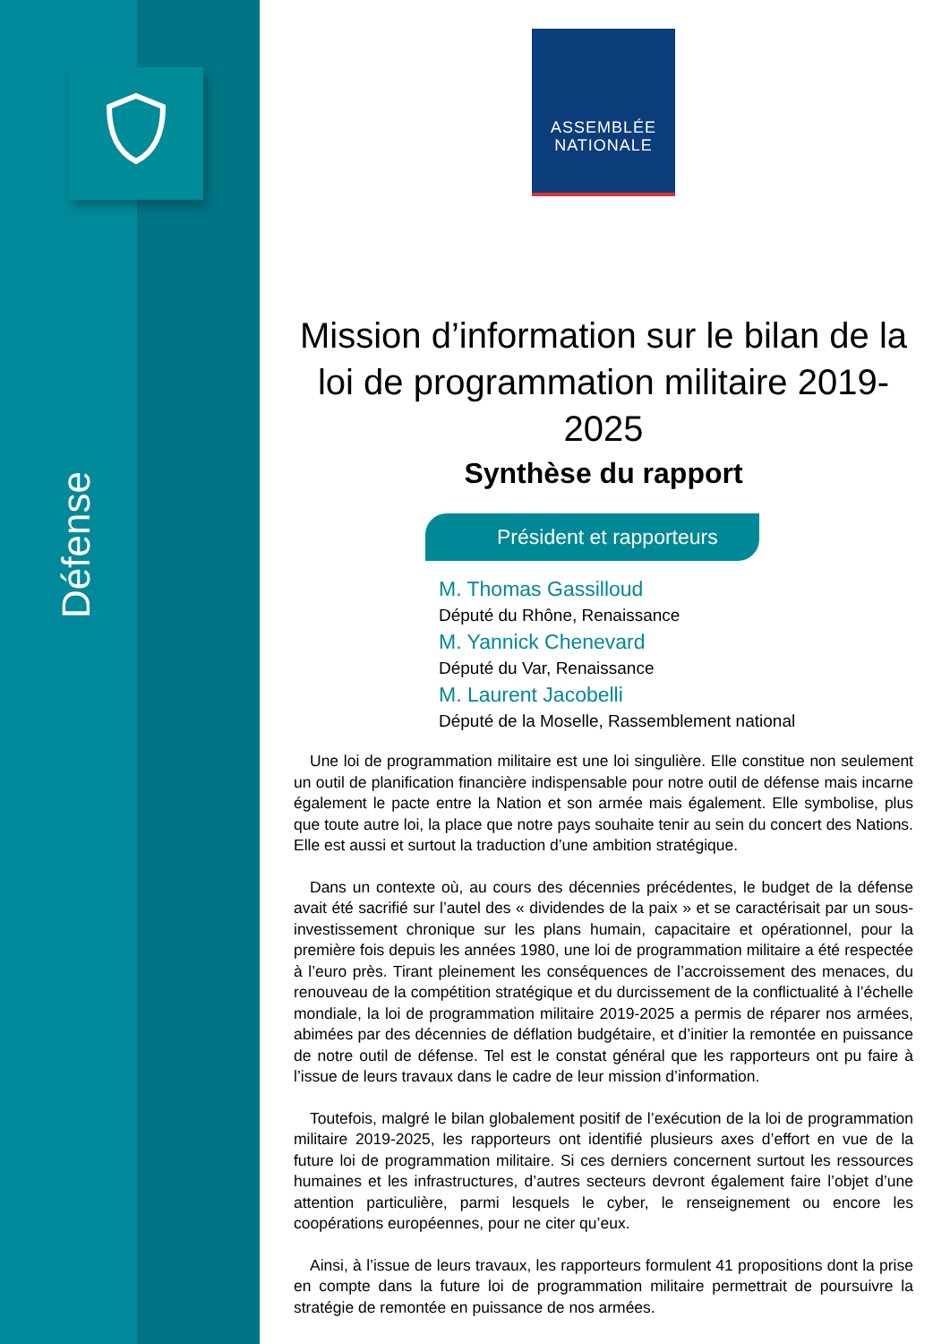Défense
ASSEMBLÉE
NATIONALE
Mission d’information sur le bilan de la loi de programmation militaire 2019-2025
Synthèse du rapport
Président et rapporteurs
M. Thomas Gassilloud
Député du Rhône, Renaissance
M. Yannick Chenevard
Député du Var, Renaissance
M. Laurent Jacobelli
Député de la Moselle, Rassemblement national
Une loi de programmation militaire est une loi singulière. Elle constitue non seulement un outil de planification financière indispensable pour notre outil de défense mais incarne également le pacte entre la Nation et son armée mais également. Elle symbolise, plus que toute autre loi, la place que notre pays souhaite tenir au sein du concert des Nations. Elle est aussi et surtout la traduction d’une ambition stratégique.
Dans un contexte où, au cours des décennies précédentes, le budget de la défense avait été sacrifié sur l’autel des « dividendes de la paix » et se caractérisait par un sous-investissement chronique sur les plans humain, capacitaire et opérationnel, pour la première fois depuis les années 1980, une loi de programmation militaire a été respectée à l’euro près. Tirant pleinement les conséquences de l’accroissement des menaces, du renouveau de la compétition stratégique et du durcissement de la conflictualité à l’échelle mondiale, la loi de programmation militaire 2019-2025 a permis de réparer nos armées, abimées par des décennies de déflation budgétaire, et d’initier la remontée en puissance de notre outil de défense. Tel est le constat général que les rapporteurs ont pu faire à l’issue de leurs travaux dans le cadre de leur mission d’information.
Toutefois, malgré le bilan globalement positif de l’exécution de la loi de programmation militaire 2019-2025, les rapporteurs ont identifié plusieurs axes d’effort en vue de la future loi de programmation militaire. Si ces derniers concernent surtout les ressources humaines et les infrastructures, d’autres secteurs devront également faire l’objet d’une attention particulière, parmi lesquels le cyber, le renseignement ou encore les coopérations européennes, pour ne citer qu’eux.
Ainsi, à l’issue de leurs travaux, les rapporteurs formulent 41 propositions dont la prise en compte dans la future loi de programmation militaire permettrait de poursuivre la stratégie de remontée en puissance de nos armées.